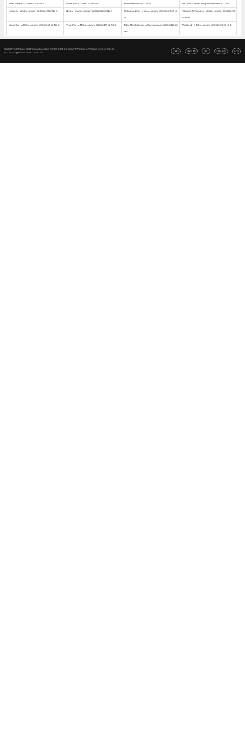Molex Nallatech 0039000428-02-N0-D.
Molex Nistica 0039000428-02-N0-D.
Molex 0039000428-02-N0-D.
NuCurrent - a Molex company 0039000428-02-N0-D.
Nallatech - a Molex company 0039000428-02-N0-D.
Nistica - a Molex company 0039000428-02-N0-D.
Phillips-Medisize - a Molex company 0039000428-02-N0-D.
PolyMicro Technologies - a Molex company 0039000428-02-N0-D.
SensorCon - a Molex company 0039000428-02-N0-D.
Temp-Flex - a Molex company 0039000428-02-N0-D.
Triton Manufacturing - a Molex company 0039000428-02-N0-D.
Woodhead - a Molex company 0039000428-02-N0-D.
Spolehlivý distributor elektronických součástí © 2003-2021 Component-World.com Všechna práva vyhrazena.
E-mail: info@Components-World.com
ISO RoHS UL CNAS Pb